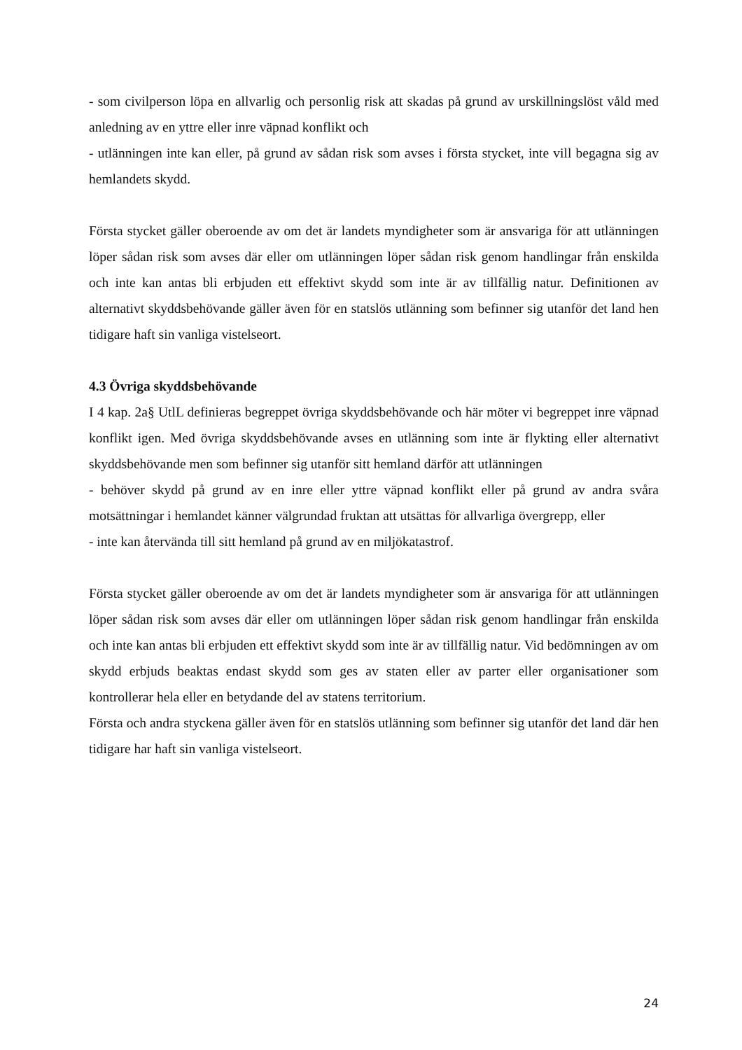- som civilperson löpa en allvarlig och personlig risk att skadas på grund av urskillningslöst våld med anledning av en yttre eller inre väpnad konflikt och
- utlänningen inte kan eller, på grund av sådan risk som avses i första stycket, inte vill begagna sig av hemlandets skydd.
Första stycket gäller oberoende av om det är landets myndigheter som är ansvariga för att utlänningen löper sådan risk som avses där eller om utlänningen löper sådan risk genom handlingar från enskilda och inte kan antas bli erbjuden ett effektivt skydd som inte är av tillfällig natur. Definitionen av alternativt skyddsbehövande gäller även för en statslös utlänning som befinner sig utanför det land hen tidigare haft sin vanliga vistelseort.
4.3 Övriga skyddsbehövande
I 4 kap. 2a§ UtlL definieras begreppet övriga skyddsbehövande och här möter vi begreppet inre väpnad konflikt igen. Med övriga skyddsbehövande avses en utlänning som inte är flykting eller alternativt skyddsbehövande men som befinner sig utanför sitt hemland därför att utlänningen
- behöver skydd på grund av en inre eller yttre väpnad konflikt eller på grund av andra svåra motsättningar i hemlandet känner välgrundad fruktan att utsättas för allvarliga övergrepp, eller
- inte kan återvända till sitt hemland på grund av en miljökatastrof.
Första stycket gäller oberoende av om det är landets myndigheter som är ansvariga för att utlänningen löper sådan risk som avses där eller om utlänningen löper sådan risk genom handlingar från enskilda och inte kan antas bli erbjuden ett effektivt skydd som inte är av tillfällig natur. Vid bedömningen av om skydd erbjuds beaktas endast skydd som ges av staten eller av parter eller organisationer som kontrollerar hela eller en betydande del av statens territorium.
Första och andra styckena gäller även för en statslös utlänning som befinner sig utanför det land där hen tidigare har haft sin vanliga vistelseort.
24